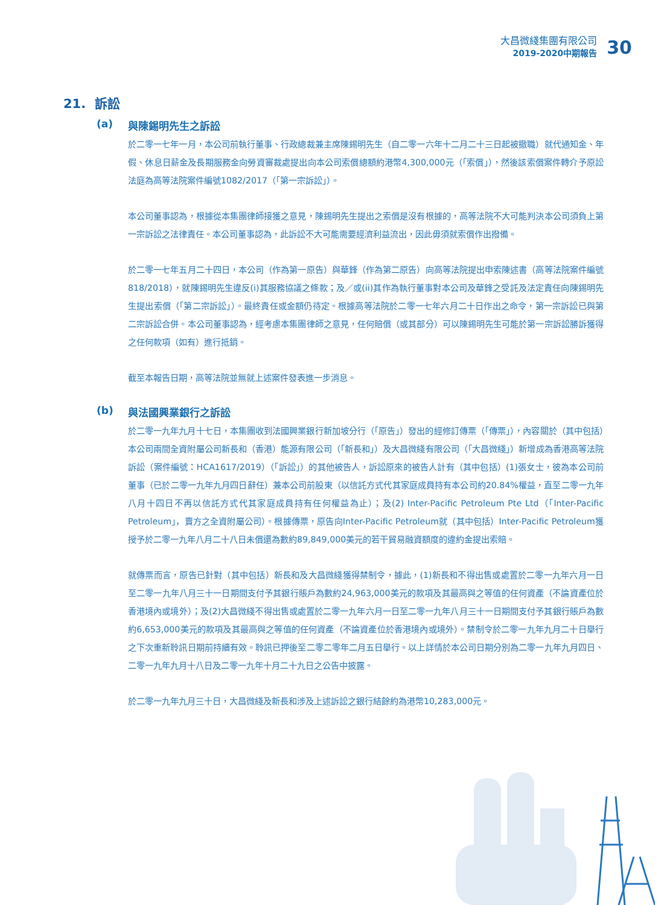大昌微綫集團有限公司
2019-2020中期報告
30
21. 訴訟
(a) 與陳錫明先生之訴訟
於二零一七年一月，本公司前執行董事、行政總裁兼主席陳錫明先生（自二零一六年十二月二十三日起被撤職）就代通知金、年假、休息日薪金及長期服務金向勞資審裁處提出向本公司索償總額約港幣4,300,000元（「索償」），然後該索償案件轉介予原訟法庭為高等法院案件編號1082/2017（「第一宗訴訟」）。
本公司董事認為，根據從本集團律師接獲之意見，陳錫明先生提出之索償是沒有根據的，高等法院不大可能判決本公司須負上第一宗訴訟之法律責任。本公司董事認為，此訴訟不大可能需要經濟利益流出，因此毋須就索償作出撥備。
於二零一七年五月二十四日，本公司（作為第一原告）與華鋒（作為第二原告）向高等法院提出申索陳述書（高等法院案件編號818/2018），就陳錫明先生違反(i)其服務協議之條款；及／或(ii)其作為執行董事對本公司及華鋒之受託及法定責任向陳錫明先生提出索償（「第二宗訴訟」）。最終責任或金額仍待定。根據高等法院於二零一七年六月二十日作出之命令，第一宗訴訟已與第二宗訴訟合併。本公司董事認為，經考慮本集團律師之意見，任何賠償（或其部分）可以陳錫明先生可能於第一宗訴訟勝訴獲得之任何款項（如有）進行抵銷。
截至本報告日期，高等法院並無就上述案件發表進一步消息。
(b) 與法國興業銀行之訴訟
於二零一九年九月十七日，本集團收到法國興業銀行新加坡分行（「原告」）發出的經修訂傳票（「傳票」），內容關於（其中包括）本公司兩間全資附屬公司新長和（香港）能源有限公司（「新長和」）及大昌微綫有限公司（「大昌微綫」）新增成為香港高等法院訴訟（案件編號：HCA1617/2019）（「訴訟」）的其他被告人，訴訟原來的被告人計有（其中包括）(1)張女士，彼為本公司前董事（已於二零一九年九月四日辭任）兼本公司前股東（以信託方式代其家庭成員持有本公司約20.84%權益，直至二零一九年八月十四日不再以信託方式代其家庭成員持有任何權益為止）；及(2) Inter-Pacific Petroleum Pte Ltd（「Inter-Pacific Petroleum」，賣方之全資附屬公司）。根據傳票，原告向Inter-Pacific Petroleum就（其中包括）Inter-Pacific Petroleum獲授予於二零一九年八月二十八日未償還為數約89,849,000美元的若干貿易融資額度的違約金提出索賠。
就傳票而言，原告已針對（其中包括）新長和及大昌微綫獲得禁制令，據此，(1)新長和不得出售或處置於二零一九年六月一日至二零一九年八月三十一日期間支付予其銀行賬戶為數約24,963,000美元的款項及其最高與之等值的任何資產（不論資產位於香港境內或境外）；及(2)大昌微綫不得出售或處置於二零一九年六月一日至二零一九年八月三十一日期間支付予其銀行賬戶為數約6,653,000美元的款項及其最高與之等值的任何資產（不論資產位於香港境內或境外）。禁制令於二零一九年九月二十日舉行之下次重新聆訊日期前持續有效。聆訊已押後至二零二零年二月五日舉行。以上詳情於本公司日期分別為二零一九年九月四日、二零一九年九月十八日及二零一九年十月二十九日之公告中披露。
於二零一九年九月三十日，大昌微綫及新長和涉及上述訴訟之銀行結餘約為港幣10,283,000元。